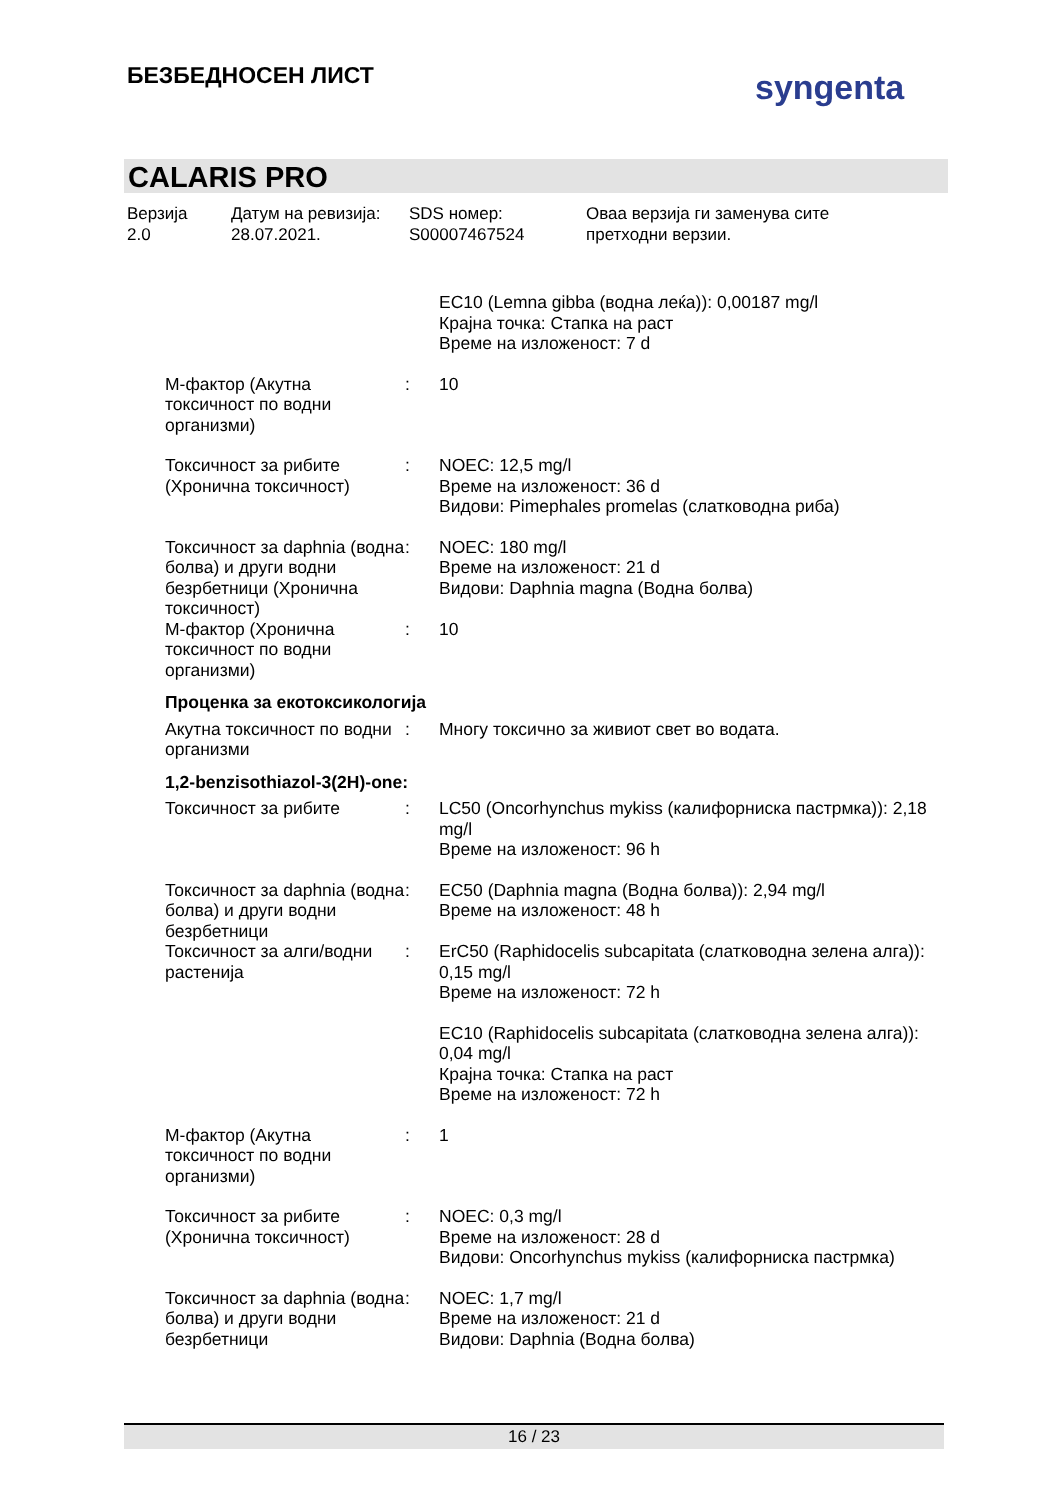БЕЗБЕДНОСЕН ЛИСТ syngenta
CALARIS PRO
Верзија
2.0
Датум на ревизија:
28.07.2021.
SDS номер:
S00007467524
Оваа верзија ги заменува сите
претходни верзии.
EC10 (Lemna gibba (водна леќа)): 0,00187 mg/l
Крајна точка: Стапка на раст
Време на изложеност: 7 d
M-фактор (Акутна токсичност по водни организми)
: 10
Токсичност за рибите (Хронична токсичност)
: NOEC: 12,5 mg/l
Време на изложеност: 36 d
Видови: Pimephales promelas (слатководна риба)
Токсичност за daphnia (водна болва) и други водни безрбетници (Хронична токсичност)
: NOEC: 180 mg/l
Време на изложеност: 21 d
Видови: Daphnia magna (Водна болва)
M-фактор (Хронична токсичност по водни организми)
: 10
Проценка за екотоксикологија
Акутна токсичност по водни организми
: Многу токсично за живиот свет во водата.
1,2-benzisothiazol-3(2H)-one:
Токсичност за рибите : LC50 (Oncorhynchus mykiss (калифорниска пастрмка)): 2,18 mg/l
Време на изложеност: 96 h
Токсичност за daphnia (водна болва) и други водни безрбетници
: EC50 (Daphnia magna (Водна болва)): 2,94 mg/l
Време на изложеност: 48 h
Токсичност за алги/водни растенија
: ErC50 (Raphidocelis subcapitata (слатководна зелена алга)): 0,15 mg/l
Време на изложеност: 72 h
EC10 (Raphidocelis subcapitata (слатководна зелена алга)): 0,04 mg/l
Крајна точка: Стапка на раст
Време на изложеност: 72 h
M-фактор (Акутна токсичност по водни организми)
: 1
Токсичност за рибите (Хронична токсичност)
: NOEC: 0,3 mg/l
Време на изложеност: 28 d
Видови: Oncorhynchus mykiss (калифорниска пастрмка)
Токсичност за daphnia (водна болва) и други водни безрбетници
: NOEC: 1,7 mg/l
Време на изложеност: 21 d
Видови: Daphnia (Водна болва)
16 / 23